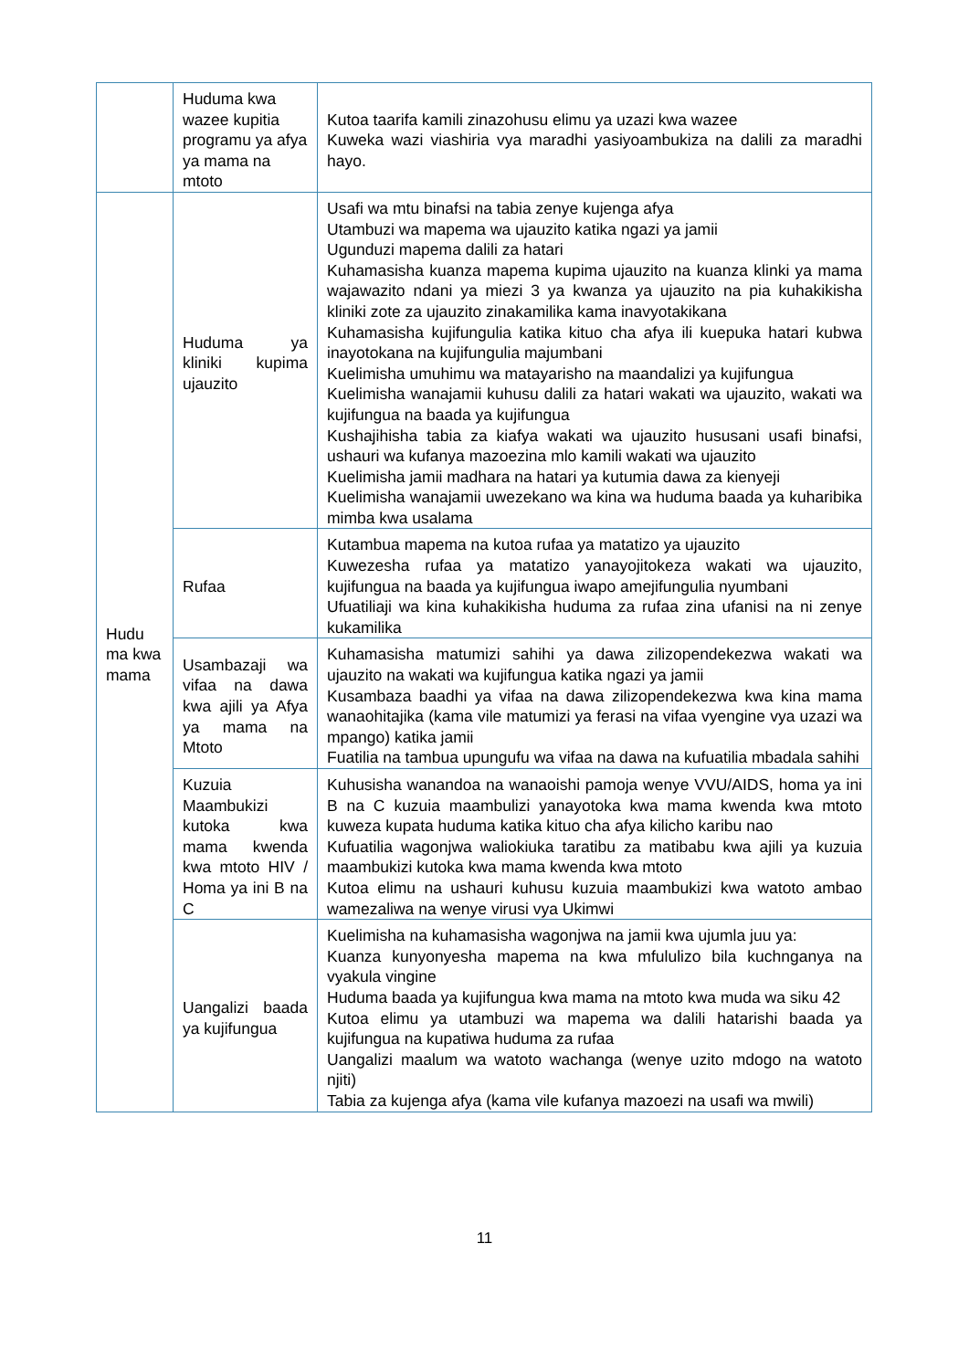| | Huduma kwa wazee kupitia programu ya afya ya mama na mtoto | Kutoa taarifa kamili zinazohusu elimu ya uzazi kwa wazee Kuweka wazi viashiria vya maradhi yasiyoambukiza na dalili za maradhi hayo. |
| Hudu ma kwa mama | Huduma ya kliniki kupima ujauzito | Usafi wa mtu binafsi na tabia zenye kujenga afya Utambuzi wa mapema wa ujauzito katika ngazi ya jamii Ugunduzi mapema dalili za hatari Kuhamasisha kuanza mapema kupima ujauzito na kuanza klinki ya mama wajawazito ndani ya miezi 3 ya kwanza ya ujauzito na pia kuhakikisha kliniki zote za ujauzito zinakamilika kama inavyotakikana Kuhamasisha kujifungulia katika kituo cha afya ili kuepuka hatari kubwa inayotokana na kujifungulia majumbani Kuelimisha umuhimu wa matayarisho na maandalizi ya kujifungua Kuelimisha wanajamii kuhusu dalili za hatari wakati wa ujauzito, wakati wa kujifungua na baada ya kujifungua Kushajihisha tabia za kiafya wakati wa ujauzito hususani usafi binafsi, ushauri wa kufanya mazoezina mlo kamili wakati wa ujauzito Kuelimisha jamii madhara na hatari ya kutumia dawa za kienyeji Kuelimisha wanajamii uwezekano wa kina wa huduma baada ya kuharibika mimba kwa usalama |
| | Rufaa | Kutambua mapema na kutoa rufaa ya matatizo ya ujauzito Kuwezesha rufaa ya matatizo yanayojitokeza wakati wa ujauzito, kujifungua na baada ya kujifungua iwapo amejifungulia nyumbani Ufuatiliaji wa kina kuhakikisha huduma za rufaa zina ufanisi na ni zenye kukamilika |
| | Usambazaji wa vifaa na dawa kwa ajili ya Afya ya mama na Mtoto | Kuhamasisha matumizi sahihi ya dawa zilizopendekezwa wakati wa ujauzito na wakati wa kujifungua katika ngazi ya jamii Kusambaza baadhi ya vifaa na dawa zilizopendekezwa kwa kina mama wanaohitajika (kama vile matumizi ya ferasi na vifaa vyengine vya uzazi wa mpango) katika jamii Fuatilia na tambua upungufu wa vifaa na dawa na kufuatilia mbadala sahihi |
| | Kuzuia Maambukizi kutoka kwa mama kwenda kwa mtoto HIV / Homa ya ini B na C | Kuhusisha wanandoa na wanaoishi pamoja wenye VVU/AIDS, homa ya ini B na C kuzuia maambulizi yanayotoka kwa mama kwenda kwa mtoto kuweza kupata huduma katika kituo cha afya kilicho karibu nao Kufuatilia wagonjwa waliokiuka taratibu za matibabu kwa ajili ya kuzuia maambukizi kutoka kwa mama kwenda kwa mtoto Kutoa elimu na ushauri kuhusu kuzuia maambukizi kwa watoto ambao wamezaliwa na wenye virusi vya Ukimwi |
| | Uangalizi baada ya kujifungua | Kuelimisha na kuhamasisha wagonjwa na jamii kwa ujumla juu ya: Kuanza kunyonyesha mapema na kwa mfululizo bila kuchnganya na vyakula vingine Huduma baada ya kujifungua kwa mama na mtoto kwa muda wa siku 42 Kutoa elimu ya utambuzi wa mapema wa dalili hatarishi baada ya kujifungua na kupatiwa huduma za rufaa Uangalizi maalum wa watoto wachanga (wenye uzito mdogo na watoto njiti) Tabia za kujenga afya (kama vile kufanya mazoezi na usafi wa mwili) |
11